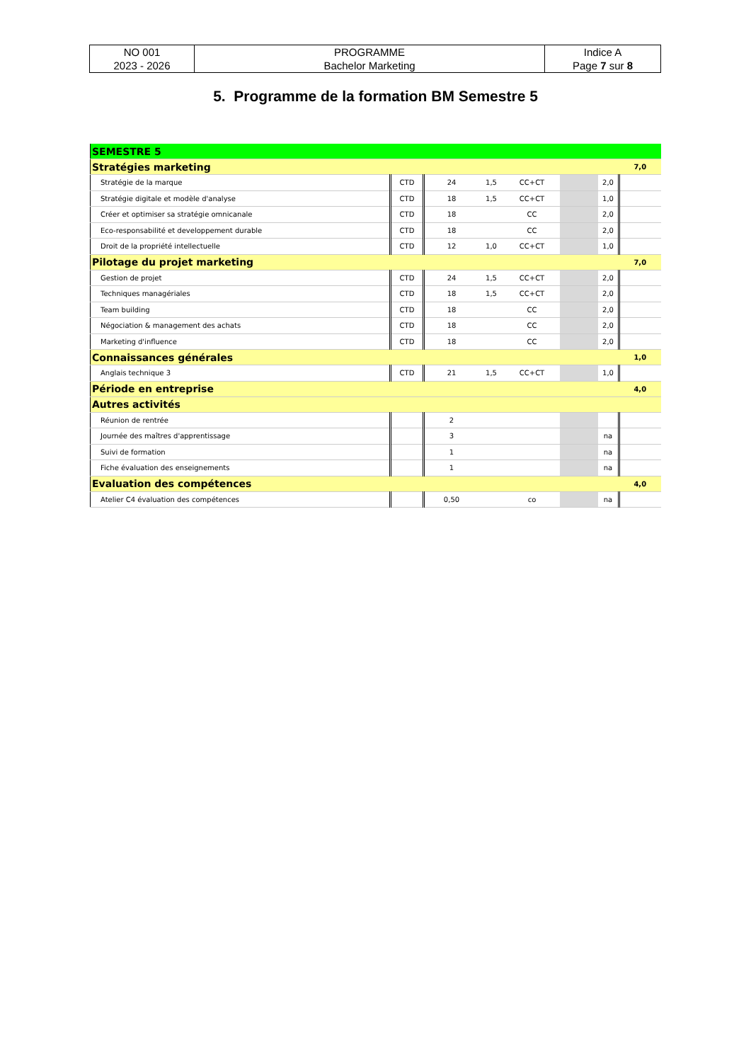| NO 001 2023 - 2026 | PROGRAMME Bachelor Marketing | Indice A Page 7 sur 8 |
5. Programme de la formation BM Semestre 5
| SEMESTRE 5 | | | | | | | |
| Stratégies marketing | | | | | | | 7,0 |
| Stratégie de la marque | CTD | 24 | 1,5 | CC+CT | | 2,0 | |
| Stratégie digitale et modèle d'analyse | CTD | 18 | 1,5 | CC+CT | | 1,0 | |
| Créer et optimiser sa stratégie omnicanale | CTD | 18 | | CC | | 2,0 | |
| Eco-responsabilité et developpement durable | CTD | 18 | | CC | | 2,0 | |
| Droit de la propriété intellectuelle | CTD | 12 | 1,0 | CC+CT | | 1,0 | |
| Pilotage du projet marketing | | | | | | | 7,0 |
| Gestion de projet | CTD | 24 | 1,5 | CC+CT | | 2,0 | |
| Techniques managériales | CTD | 18 | 1,5 | CC+CT | | 2,0 | |
| Team building | CTD | 18 | | CC | | 2,0 | |
| Négociation & management des achats | CTD | 18 | | CC | | 2,0 | |
| Marketing d'influence | CTD | 18 | | CC | | 2,0 | |
| Connaissances générales | | | | | | | 1,0 |
| Anglais technique 3 | CTD | 21 | 1,5 | CC+CT | | 1,0 | |
| Période en entreprise | | | | | | | 4,0 |
| Autres activités | | | | | | | |
| Réunion de rentrée | | 2 | | | | | |
| Journée des maîtres d'apprentissage | | 3 | | | | na | |
| Suivi de formation | | 1 | | | | na | |
| Fiche évaluation des enseignements | | 1 | | | | na | |
| Evaluation des compétences | | | | | | | 4,0 |
| Atelier C4 évaluation des compétences | | 0,50 | | co | | na | |